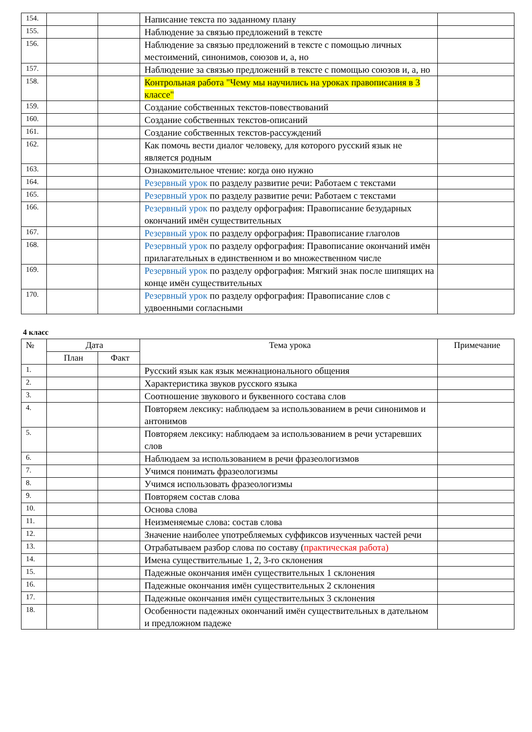| 154. | | | Написание текста по заданному плану | |
| 155. | | | Наблюдение за связью предложений в тексте | |
| 156. | | | Наблюдение за связью предложений в тексте с помощью личных местоимений, синонимов, союзов и, а, но | |
| 157. | | | Наблюдение за связью предложений в тексте с помощью союзов и, а, но | |
| 158. | | | Контрольная работа "Чему мы научились на уроках правописания в 3 классе" | |
| 159. | | | Создание собственных текстов-повествований | |
| 160. | | | Создание собственных текстов-описаний | |
| 161. | | | Создание собственных текстов-рассуждений | |
| 162. | | | Как помочь вести диалог человеку, для которого русский язык не является родным | |
| 163. | | | Ознакомительное чтение: когда оно нужно | |
| 164. | | | Резервный урок по разделу развитие речи: Работаем с текстами | |
| 165. | | | Резервный урок по разделу развитие речи: Работаем с текстами | |
| 166. | | | Резервный урок по разделу орфография: Правописание безударных окончаний имён существительных | |
| 167. | | | Резервный урок по разделу орфография: Правописание глаголов | |
| 168. | | | Резервный урок по разделу орфография: Правописание окончаний имён прилагательных в единственном и во множественном числе | |
| 169. | | | Резервный урок по разделу орфография: Мягкий знак после шипящих на конце имён существительных | |
| 170. | | | Резервный урок по разделу орфография: Правописание слов с удвоенными согласными | |
4 класс
| № | Дата | | Тема урока | Примечание |
| --- | --- | --- | --- | --- |
| | План | Факт | | |
| 1. | | | Русский язык как язык межнационального общения | |
| 2. | | | Характеристика звуков русского языка | |
| 3. | | | Соотношение звукового и буквенного состава слов | |
| 4. | | | Повторяем лексику: наблюдаем за использованием в речи синонимов и антонимов | |
| 5. | | | Повторяем лексику: наблюдаем за использованием в речи устаревших слов | |
| 6. | | | Наблюдаем за использованием в речи фразеологизмов | |
| 7. | | | Учимся понимать фразеологизмы | |
| 8. | | | Учимся использовать фразеологизмы | |
| 9. | | | Повторяем состав слова | |
| 10. | | | Основа слова | |
| 11. | | | Неизменяемые слова: состав слова | |
| 12. | | | Значение наиболее употребляемых суффиксов изученных частей речи | |
| 13. | | | Отрабатываем разбор слова по составу ( практическая работа) | |
| 14. | | | Имена существительные 1, 2, 3-го склонения | |
| 15. | | | Падежные окончания имён существительных 1 склонения | |
| 16. | | | Падежные окончания имён существительных 2 склонения | |
| 17. | | | Падежные окончания имён существительных 3 склонения | |
| 18. | | | Особенности падежных окончаний имён существительных в дательном и предложном падеже | |